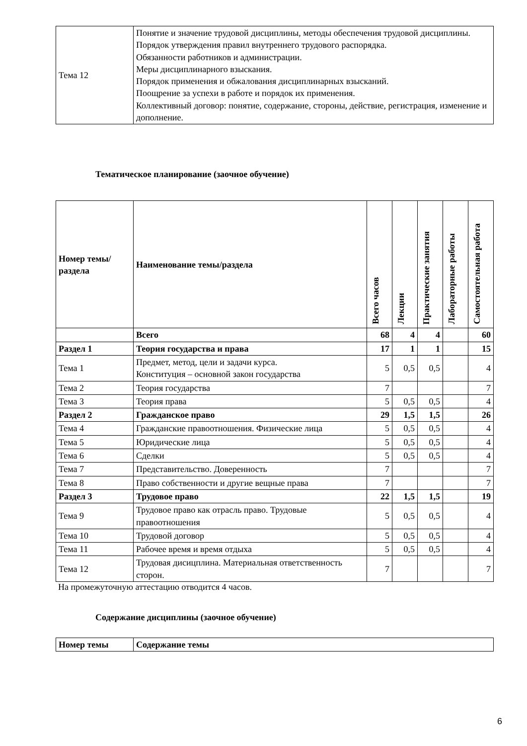| Тема 12 | Понятие и значение трудовой дисциплины, методы обеспечения трудовой дисциплины. Порядок утверждения правил внутреннего трудового распорядка. Обязанности работников и администрации. Меры дисциплинарного взыскания. Порядок применения и обжалования дисциплинарных взысканий. Поощрение за успехи в работе и порядок их применения. Коллективный договор: понятие, содержание, стороны, действие, регистрация, изменение и дополнение. |
Тематическое планирование (заочное обучение)
| Номер темы/раздела | Наименование темы/раздела | Всего часов | Лекции | Практические занятия | Лабораторные работы | Самостоятельная работа |
| --- | --- | --- | --- | --- | --- | --- |
| | Всего | 68 | 4 | 4 | | 60 |
| Раздел 1 | Теория государства и права | 17 | 1 | 1 | | 15 |
| Тема 1 | Предмет, метод, цели и задачи курса. Конституция – основной закон государства | 5 | 0,5 | 0,5 | | 4 |
| Тема 2 | Теория государства | 7 | | | | 7 |
| Тема 3 | Теория права | 5 | 0,5 | 0,5 | | 4 |
| Раздел 2 | Гражданское право | 29 | 1,5 | 1,5 | | 26 |
| Тема 4 | Гражданские правоотношения. Физические лица | 5 | 0,5 | 0,5 | | 4 |
| Тема 5 | Юридические лица | 5 | 0,5 | 0,5 | | 4 |
| Тема 6 | Сделки | 5 | 0,5 | 0,5 | | 4 |
| Тема 7 | Представительство. Доверенность | 7 | | | | 7 |
| Тема 8 | Право собственности и другие вещные права | 7 | | | | 7 |
| Раздел 3 | Трудовое право | 22 | 1,5 | 1,5 | | 19 |
| Тема 9 | Трудовое право как отрасль право. Трудовые правоотношения | 5 | 0,5 | 0,5 | | 4 |
| Тема 10 | Трудовой договор | 5 | 0,5 | 0,5 | | 4 |
| Тема 11 | Рабочее время и время отдыха | 5 | 0,5 | 0,5 | | 4 |
| Тема 12 | Трудовая дисицплина. Материальная ответственность сторон. | 7 | | | | 7 |
На промежуточную аттестацию отводится 4 часов.
Содержание дисциплины (заочное обучение)
| Номер темы | Содержание темы |
| --- | --- |
6